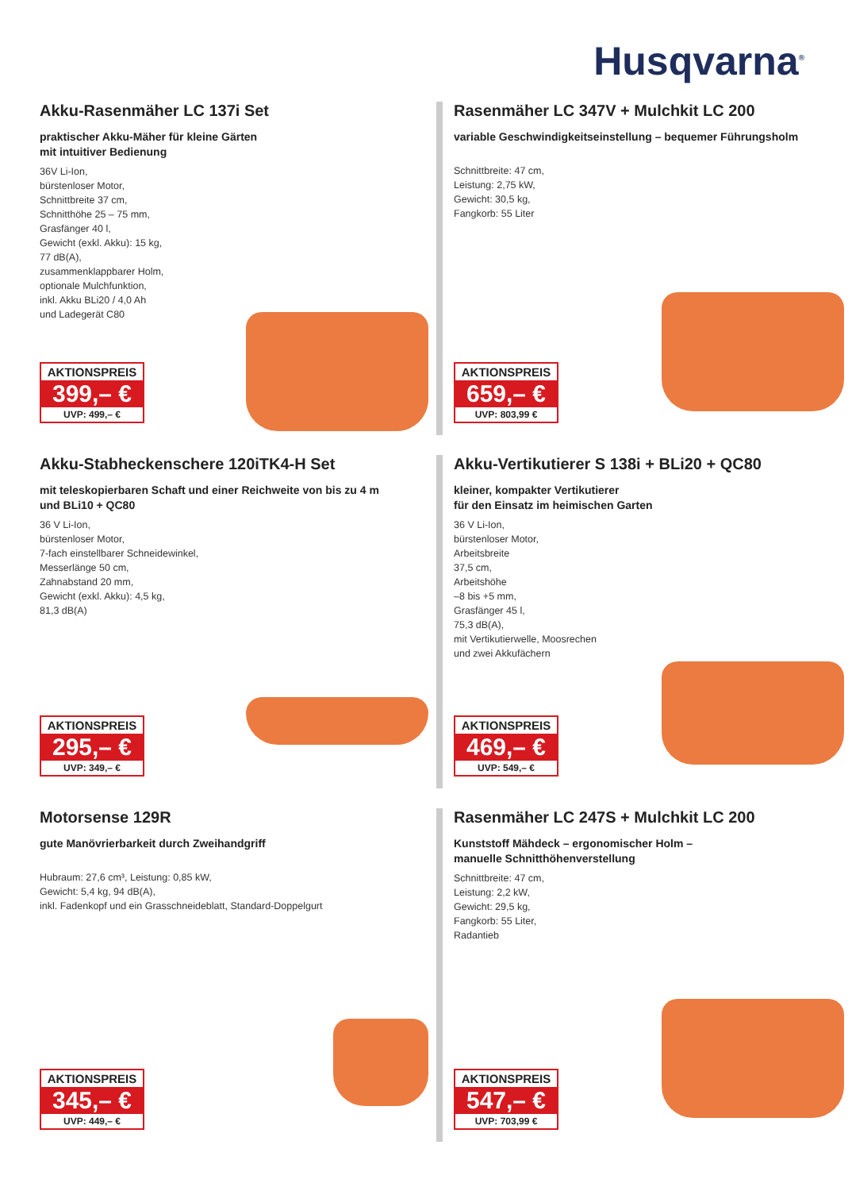Husqvarna<sup>®</sup>
Akku-Rasenmäher LC 137i Set
praktischer Akku-Mäher für kleine Gärten
mit intuitiver Bedienung
36V Li-Ion,
bürstenloser Motor,
Schnittbreite 37 cm,
Schnitthöhe 25 – 75 mm,
Grasfänger 40 l,
Gewicht (exkl. Akku): 15 kg,
77 dB(A),
zusammenklappbarer Holm,
optionale Mulchfunktion,
inkl. Akku BLi20 / 4,0 Ah
und Ladegerät C80
AKTIONSPREIS
399,– €
UVP: 499,– €
Rasenmäher LC 347V + Mulchkit LC 200
variable Geschwindigkeitseinstellung – bequemer Führungsholm
Schnittbreite: 47 cm,
Leistung: 2,75 kW,
Gewicht: 30,5 kg,
Fangkorb: 55 Liter
AKTIONSPREIS
659,– €
UVP: 803,99 €
Akku-Stabheckenschere 120iTK4-H Set
mit teleskopierbaren Schaft und einer Reichweite von bis zu 4 m
und BLi10 + QC80
36 V Li-Ion,
bürstenloser Motor,
7-fach einstellbarer Schneidewinkel,
Messerlänge 50 cm,
Zahnabstand 20 mm,
Gewicht (exkl. Akku): 4,5 kg,
81,3 dB(A)
AKTIONSPREIS
295,– €
UVP: 349,– €
Akku-Vertikutierer S 138i + BLi20 + QC80
kleiner, kompakter Vertikutierer
für den Einsatz im heimischen Garten
36 V Li-Ion,
bürstenloser Motor,
Arbeitsbreite
37,5 cm,
Arbeitshöhe
–8 bis +5 mm,
Grasfänger 45 l,
75,3 dB(A),
mit Vertikutierwelle, Moosrechen
und zwei Akkufächern
AKTIONSPREIS
469,– €
UVP: 549,– €
Motorsense 129R
gute Manövrierbarkeit durch Zweihandgriff
Hubraum: 27,6 cm³, Leistung: 0,85 kW,
Gewicht: 5,4 kg, 94 dB(A),
inkl. Fadenkopf und ein Grasschneideblatt, Standard-Doppelgurt
AKTIONSPREIS
345,– €
UVP: 449,– €
Rasenmäher LC 247S + Mulchkit LC 200
Kunststoff Mähdeck – ergonomischer Holm –
manuelle Schnitthöhenverstellung
Schnittbreite: 47 cm,
Leistung: 2,2 kW,
Gewicht: 29,5 kg,
Fangkorb: 55 Liter,
Radantieb
AKTIONSPREIS
547,– €
UVP: 703,99 €